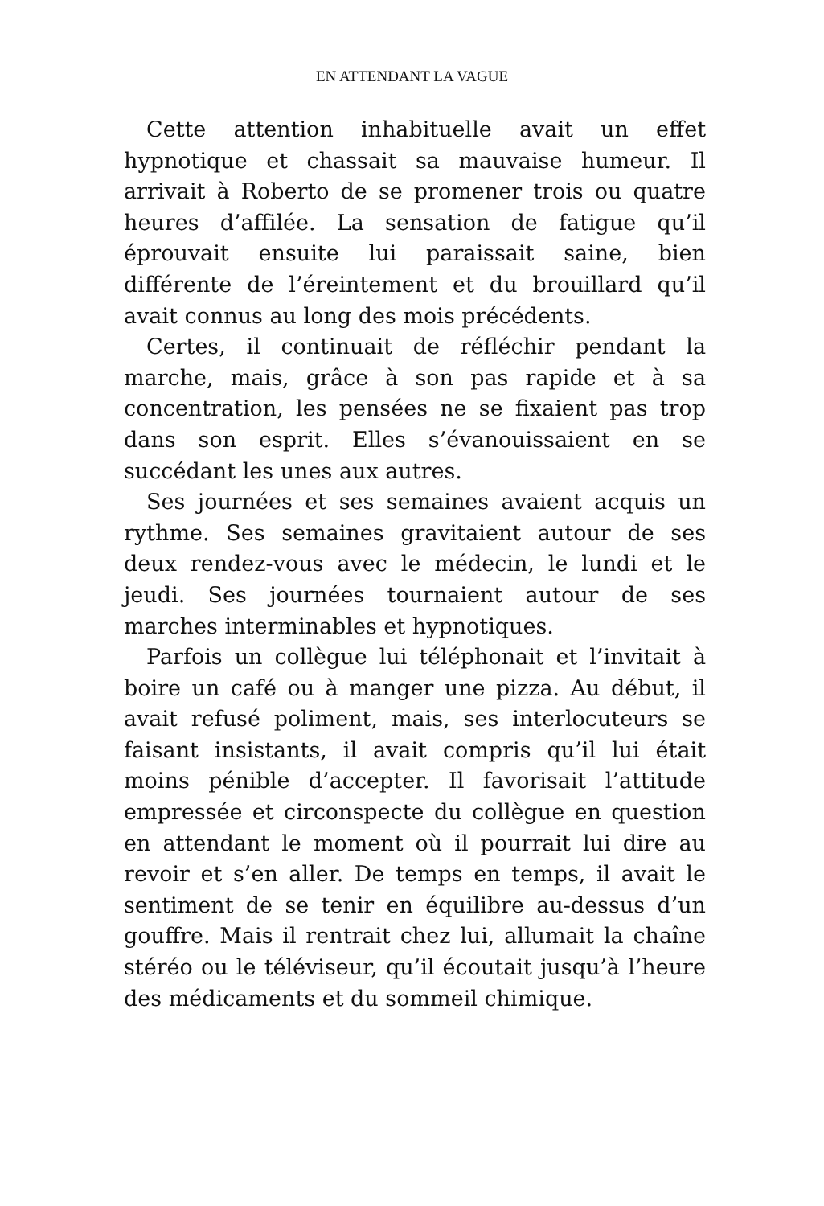EN ATTENDANT LA VAGUE
Cette attention inhabituelle avait un effet hypnotique et chassait sa mauvaise humeur. Il arrivait à Roberto de se promener trois ou quatre heures d’affilée. La sensation de fatigue qu’il éprouvait ensuite lui paraissait saine, bien différente de l’éreintement et du brouillard qu’il avait connus au long des mois précédents.
Certes, il continuait de réfléchir pendant la marche, mais, grâce à son pas rapide et à sa concentration, les pensées ne se fixaient pas trop dans son esprit. Elles s’évanouissaient en se succédant les unes aux autres.
Ses journées et ses semaines avaient acquis un rythme. Ses semaines gravitaient autour de ses deux rendez-vous avec le médecin, le lundi et le jeudi. Ses journées tournaient autour de ses marches interminables et hypnotiques.
Parfois un collègue lui téléphonait et l’invitait à boire un café ou à manger une pizza. Au début, il avait refusé poliment, mais, ses interlocuteurs se faisant insistants, il avait compris qu’il lui était moins pénible d’accepter. Il favorisait l’attitude empressée et circonspecte du collègue en question en attendant le moment où il pourrait lui dire au revoir et s’en aller. De temps en temps, il avait le sentiment de se tenir en équilibre au-dessus d’un gouffre. Mais il rentrait chez lui, allumait la chaîne stéréo ou le téléviseur, qu’il écoutait jusqu’à l’heure des médicaments et du sommeil chimique.